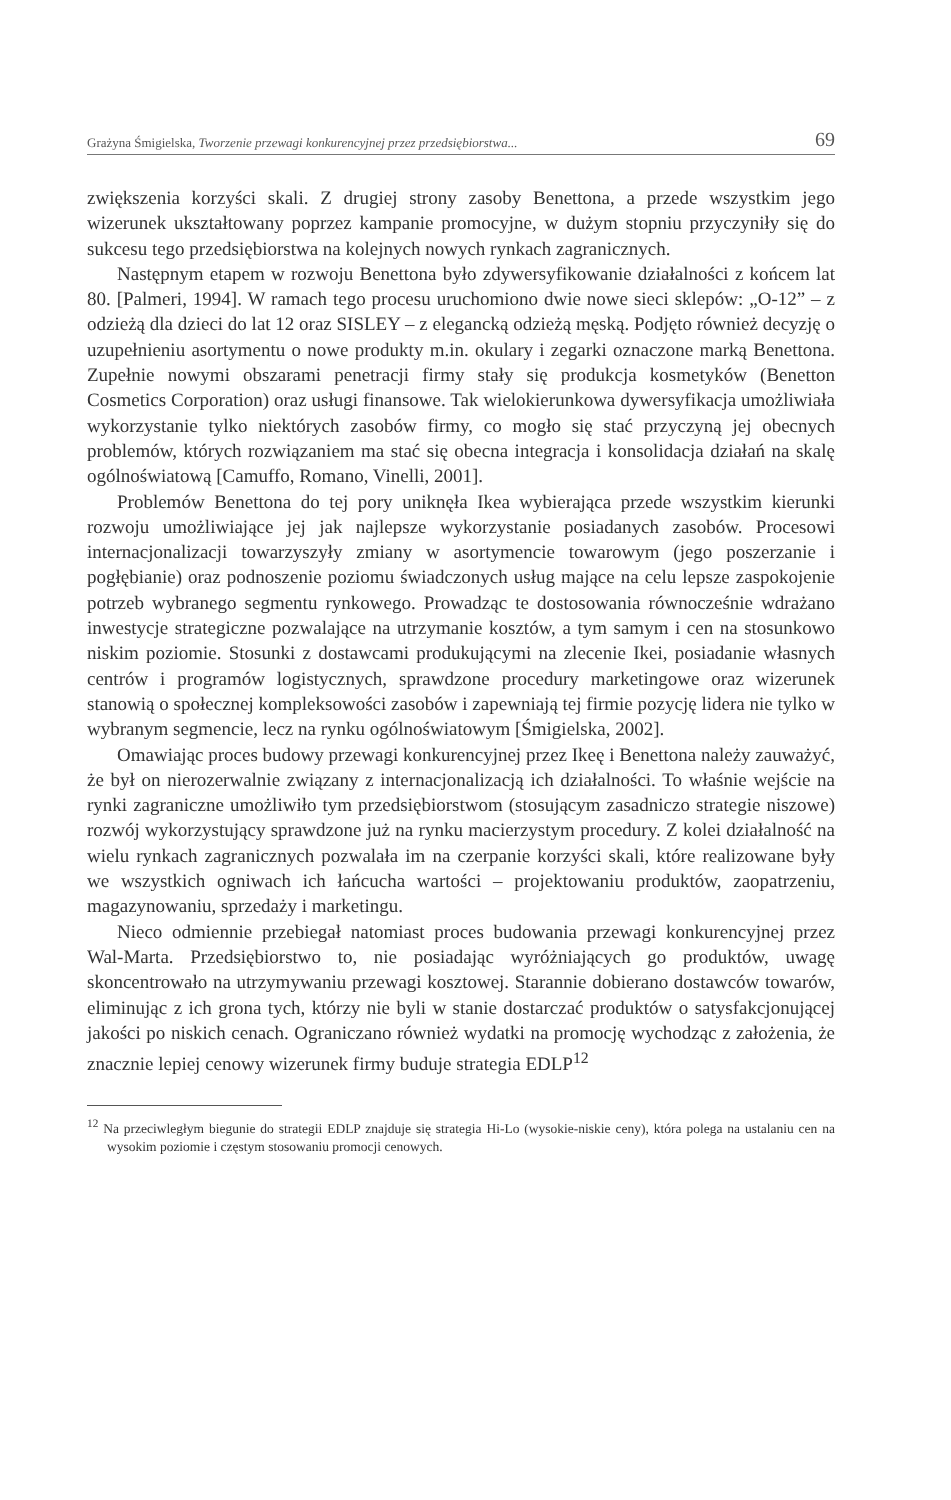Grażyna Śmigielska, Tworzenie przewagi konkurencyjnej przez przedsiębiorstwa... 69
zwiększenia korzyści skali. Z drugiej strony zasoby Benettona, a przede wszystkim jego wizerunek ukształtowany poprzez kampanie promocyjne, w dużym stopniu przyczyniły się do sukcesu tego przedsiębiorstwa na kolejnych nowych rynkach zagranicznych.
Następnym etapem w rozwoju Benettona było zdywersyfikowanie działalności z końcem lat 80. [Palmeri, 1994]. W ramach tego procesu uruchomiono dwie nowe sieci sklepów: „O-12” – z odzieżą dla dzieci do lat 12 oraz SISLEY – z elegancką odzieżą męską. Podjęto również decyzję o uzupełnieniu asortymentu o nowe produkty m.in. okulary i zegarki oznaczone marką Benettona. Zupełnie nowymi obszarami penetracji firmy stały się produkcja kosmetyków (Benetton Cosmetics Corporation) oraz usługi finansowe. Tak wielokierunkowa dywersyfikacja umożliwiała wykorzystanie tylko niektórych zasobów firmy, co mogło się stać przyczyną jej obecnych problemów, których rozwiązaniem ma stać się obecna integracja i konsolidacja działań na skalę ogólnoświatową [Camuffo, Romano, Vinelli, 2001].
Problemów Benettona do tej pory uniknęła Ikea wybierająca przede wszystkim kierunki rozwoju umożliwiające jej jak najlepsze wykorzystanie posiadanych zasobów. Procesowi internacjonalizacji towarzyszyły zmiany w asortymencie towarowym (jego poszerzanie i pogłębianie) oraz podnoszenie poziomu świadczonych usług mające na celu lepsze zaspokojenie potrzeb wybranego segmentu rynkowego. Prowadząc te dostosowania równocześnie wdrażano inwestycje strategiczne pozwalające na utrzymanie kosztów, a tym samym i cen na stosunkowo niskim poziomie. Stosunki z dostawcami produkującymi na zlecenie Ikei, posiadanie własnych centrów i programów logistycznych, sprawdzone procedury marketingowe oraz wizerunek stanowią o społecznej kompleksowości zasobów i zapewniają tej firmie pozycję lidera nie tylko w wybranym segmencie, lecz na rynku ogólnoświatowym [Śmigielska, 2002].
Omawiając proces budowy przewagi konkurencyjnej przez Ikeę i Benettona należy zauważyć, że był on nierozerwalnie związany z internacjonalizacją ich działalności. To właśnie wejście na rynki zagraniczne umożliwiło tym przedsiębiorstwom (stosującym zasadniczo strategie niszowe) rozwój wykorzystujący sprawdzone już na rynku macierzystym procedury. Z kolei działalność na wielu rynkach zagranicznych pozwalała im na czerpanie korzyści skali, które realizowane były we wszystkich ogniwach ich łańcucha wartości – projektowaniu produktów, zaopatrzeniu, magazynowaniu, sprzedaży i marketingu.
Nieco odmiennie przebiegał natomiast proces budowania przewagi konkurencyjnej przez Wal-Marta. Przedsiębiorstwo to, nie posiadając wyróżniających go produktów, uwagę skoncentrowało na utrzymywaniu przewagi kosztowej. Starannie dobierano dostawców towarów, eliminując z ich grona tych, którzy nie byli w stanie dostarczać produktów o satysfakcjonującej jakości po niskich cenach. Ograniczano również wydatki na promocję wychodząc z założenia, że znacznie lepiej cenowy wizerunek firmy buduje strategia EDLP<sup>12</sup>
<sup>12</sup> Na przeciwległym biegunie do strategii EDLP znajduje się strategia Hi-Lo (wysokie-niskie ceny), która polega na ustalaniu cen na wysokim poziomie i częstym stosowaniu promocji cenowych.